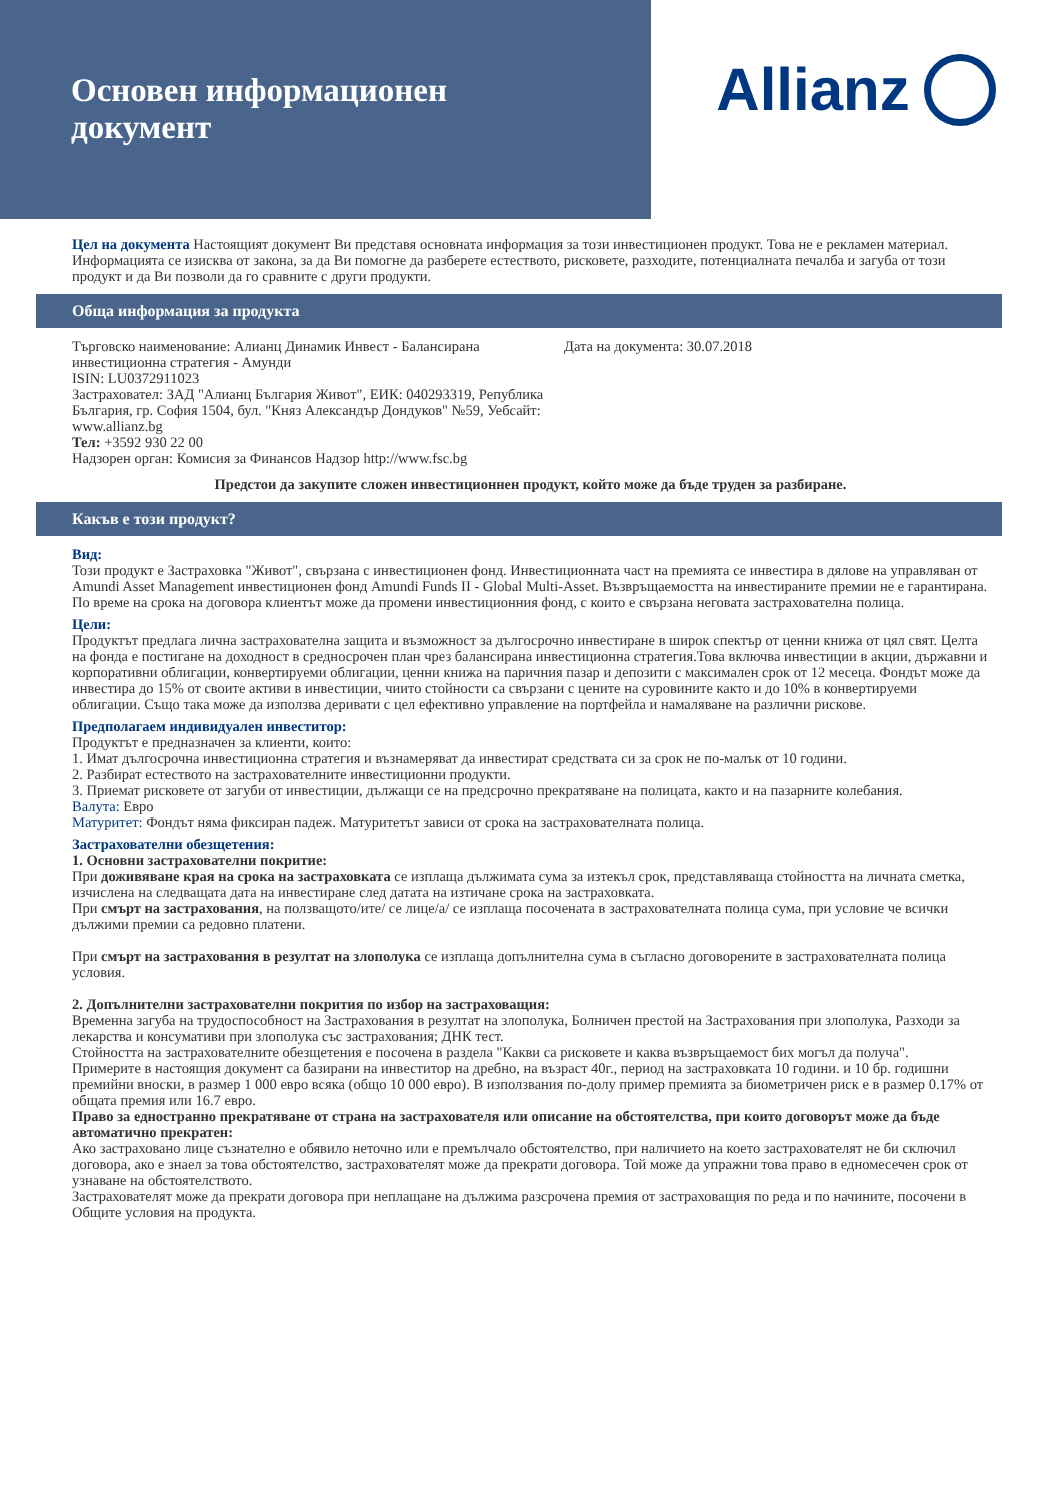Основен информационен
документ
Allianz
Цел на документа Настоящият документ Ви представя основната информация за този инвестиционен продукт. Това не е рекламен материал. Информацията се изисква от закона, за да Ви помогне да разберете естеството, рисковете, разходите, потенциалната печалба и загуба от този продукт и да Ви позволи да го сравните с други продукти.
Обща информация за продукта
Търговско наименование: Алианц Динамик Инвест - Балансирана инвестиционна стратегия - Амунди
ISIN: LU0372911023
Застраховател: ЗАД "Алианц България Живот", ЕИК: 040293319, Република България, гр. София 1504, бул. "Княз Александър Дондуков" №59, Уебсайт: www.allianz.bg
Тел: +3592 930 22 00
Надзорен орган: Комисия за Финансов Надзор http://www.fsc.bg
Дата на документа: 30.07.2018
Предстои да закупите сложен инвестиционнен продукт, който може да бъде труден за разбиране.
Какъв е този продукт?
Вид:
Този продукт е Застраховка "Живот", свързана с инвестиционен фонд. Инвестиционната част на премията се инвестира в дялове на управляван от Amundi Asset Management инвестиционен фонд Amundi Funds II - Global Multi-Asset. Възвръщаемостта на инвестираните премии не е гарантирана. По време на срока на договора клиентът може да промени инвестиционния фонд, с които е свързана неговата застрахователна полица.
Цели:
Продуктът предлага лична застрахователна защита и възможност за дългосрочно инвестиране в широк спектър от ценни книжа от цял свят. Целта на фонда е постигане на доходност в средносрочен план чрез балансирана инвестиционна стратегия.Това включва инвестиции в акции, държавни и корпоративни облигации, конвертируеми облигации, ценни книжа на паричния пазар и депозити с максимален срок от 12 месеца. Фондът може да инвестира до 15% от своите активи в инвестиции, чиито стойности са свързани с цените на суровините както и до 10% в конвертируеми облигации. Също така може да използва деривати с цел ефективно управление на портфейла и намаляване на различни рискове.
Предполагаем индивидуален инвеститор:
Продуктът е предназначен за клиенти, които:
1. Имат дългосрочна инвестиционна стратегия и възнамеряват да инвестират средствата си за срок не по-малък от 10 години.
2. Разбират естеството на застрахователните инвестиционни продукти.
3. Приемат рисковете от загуби от инвестиции, дължащи се на предсрочно прекратяване на полицата, както и на пазарните колебания.
Валута: Евро
Матуритет: Фондът няма фиксиран падеж. Матуритетът зависи от срока на застрахователната полица.
Застрахователни обезщетения:
1. Основни застрахователни покритие:
При доживяване края на срока на застраховката се изплаща дължимата сума за изтекъл срок, представляваща стойността на личната сметка, изчислена на следващата дата на инвестиране след датата на изтичане срока на застраховката.
При смърт на застрахования, на ползващото/ите/ се лице/а/ се изплаща посочената в застрахователната полица сума, при условие че всички дължими премии са редовно платени.
При смърт на застрахования в резултат на злополука се изплаща допълнителна сума в съгласно договорените в застрахователната полица условия.
2. Допълнителни застрахователни покрития по избор на застраховащия:
Временна загуба на трудоспособност на Застрахования в резултат на злополука, Болничен престой на Застрахования при злополука, Разходи за лекарства и консумативи при злополука със застрахования; ДНК тест.
Стойността на застрахователните обезщетения е посочена в раздела "Какви са рисковете и каква възвръщаемост бих могъл да получа".
Примерите в настоящия документ са базирани на инвеститор на дребно, на възраст 40г., период на застраховката 10 години. и 10 бр. годишни премийни вноски, в размер 1 000 евро всяка (общо 10 000 евро). В използвания по-долу пример премията за биометричен риск е в размер 0.17% от общата премия или 16.7 евро.
Право за едностранно прекратяване от страна на застрахователя или описание на обстоятелства, при които договорът може да бъде автоматично прекратен:
Ако застраховано лице съзнателно е обявило неточно или е премълчало обстоятелство, при наличието на което застрахователят не би сключил договора, ако е знаел за това обстоятелство, застрахователят може да прекрати договора. Той може да упражни това право в едномесечен срок от узнаване на обстоятелството.
Застрахователят може да прекрати договора при неплащане на дължима разсрочена премия от застраховащия по реда и по начините, посочени в Общите условия на продукта.